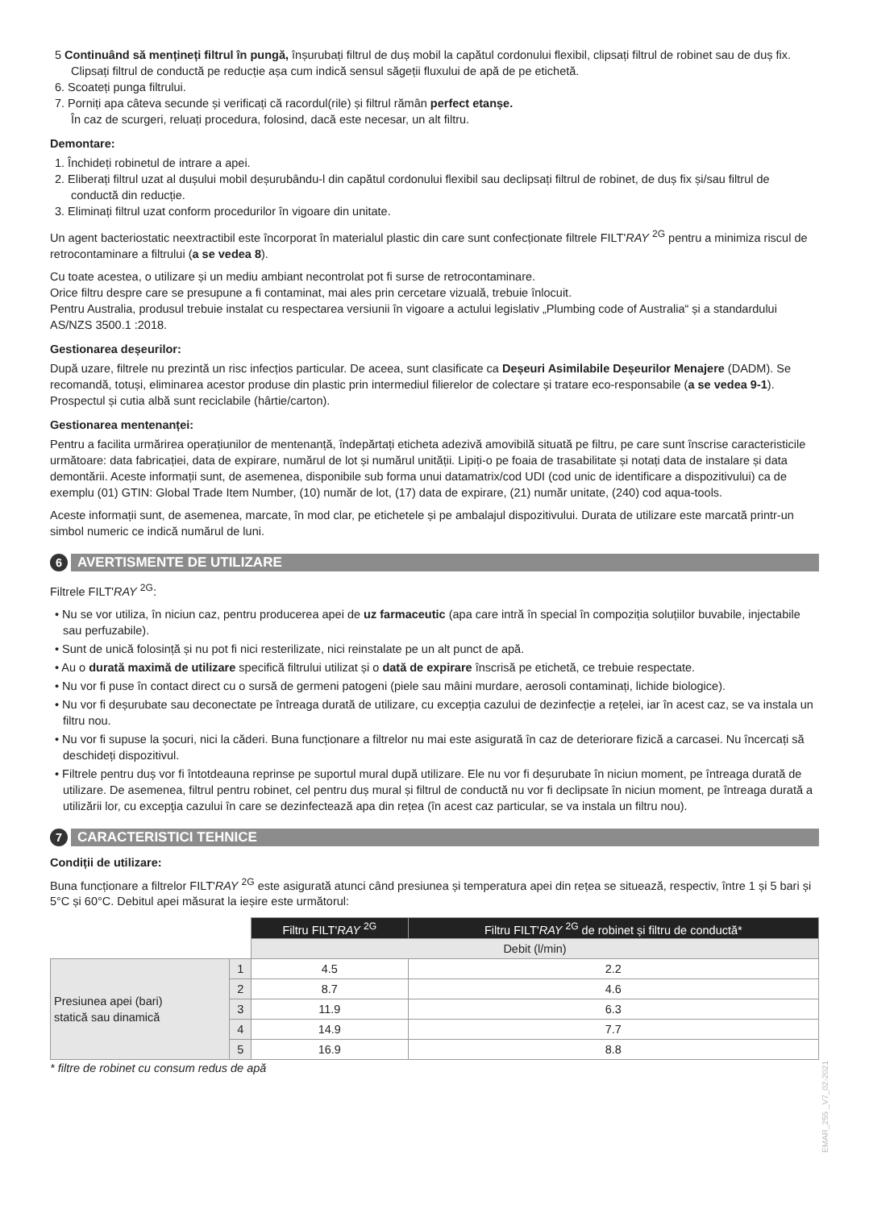5 Continuând să mențineți filtrul în pungă, înșurubați filtrul de duș mobil la capătul cordonului flexibil, clipsați filtrul de robinet sau de duș fix. Clipsați filtrul de conductă pe reducție așa cum indică sensul săgeții fluxului de apă de pe etichetă.
6. Scoateți punga filtrului.
7. Porniți apa câteva secunde și verificați că racordul(rile) și filtrul rămân perfect etanșe.
În caz de scurgeri, reluați procedura, folosind, dacă este necesar, un alt filtru.
Demontare:
1. Închideți robinetul de intrare a apei.
2. Eliberați filtrul uzat al dușului mobil deșurubându-l din capătul cordonului flexibil sau declipsați filtrul de robinet, de duș fix și/sau filtrul de conductă din reducție.
3. Eliminați filtrul uzat conform procedurilor în vigoare din unitate.
Un agent bacteriostatic neextractibil este încorporat în materialul plastic din care sunt confecționate filtrele FILT'RAY <sup>2G</sup> pentru a minimiza riscul de retrocontaminare a filtrului (a se vedea 8).
Cu toate acestea, o utilizare și un mediu ambiant necontrolat pot fi surse de retrocontaminare.
Orice filtru despre care se presupune a fi contaminat, mai ales prin cercetare vizuală, trebuie înlocuit.
Pentru Australia, produsul trebuie instalat cu respectarea versiunii în vigoare a actului legislativ „Plumbing code of Australia“ și a standardului AS/NZS 3500.1 :2018.
Gestionarea deșeurilor:
După uzare, filtrele nu prezintă un risc infecțios particular. De aceea, sunt clasificate ca Deșeuri Asimilabile Deșeurilor Menajere (DADM). Se recomandă, totuși, eliminarea acestor produse din plastic prin intermediul filierelor de colectare și tratare eco-responsabile (a se vedea 9-1). Prospectul și cutia albă sunt reciclabile (hârtie/carton).
Gestionarea mentenanței:
Pentru a facilita urmărirea operațiunilor de mentenanță, îndepărtați eticheta adezivă amovibilă situată pe filtru, pe care sunt înscrise caracteristicile următoare: data fabricației, data de expirare, numărul de lot și numărul unității. Lipiți-o pe foaia de trasabilitate și notați data de instalare și data demontării. Aceste informații sunt, de asemenea, disponibile sub forma unui datamatrix/cod UDI (cod unic de identificare a dispozitivului) ca de exemplu (01) GTIN: Global Trade Item Number, (10) număr de lot, (17) data de expirare, (21) număr unitate, (240) cod aqua-tools.
Aceste informații sunt, de asemenea, marcate, în mod clar, pe etichetele și pe ambalajul dispozitivului. Durata de utilizare este marcată printr-un simbol numeric ce indică numărul de luni.
6
AVERTISMENTE DE UTILIZARE
Filtrele FILT'RAY <sup>2G</sup>:
• Nu se vor utiliza, în niciun caz, pentru producerea apei de uz farmaceutic (apa care intră în special în compoziția soluțiilor buvabile, injectabile sau perfuzabile).
• Sunt de unică folosință și nu pot fi nici resterilizate, nici reinstalate pe un alt punct de apă.
• Au o durată maximă de utilizare specifică filtrului utilizat și o dată de expirare înscrisă pe etichetă, ce trebuie respectate.
• Nu vor fi puse în contact direct cu o sursă de germeni patogeni (piele sau mâini murdare, aerosoli contaminați, lichide biologice).
• Nu vor fi deșurubate sau deconectate pe întreaga durată de utilizare, cu excepția cazului de dezinfecție a rețelei, iar în acest caz, se va instala un filtru nou.
• Nu vor fi supuse la șocuri, nici la căderi. Buna funcționare a filtrelor nu mai este asigurată în caz de deteriorare fizică a carcasei. Nu încercați să deschideți dispozitivul.
• Filtrele pentru duș vor fi întotdeauna reprinse pe suportul mural după utilizare. Ele nu vor fi deșurubate în niciun moment, pe întreaga durată de utilizare. De asemenea, filtrul pentru robinet, cel pentru duș mural și filtrul de conductă nu vor fi declipsate în niciun moment, pe întreaga durată a utilizării lor, cu excepţia cazului în care se dezinfectează apa din rețea (în acest caz particular, se va instala un filtru nou).
7
CARACTERISTICI TEHNICE
Condiții de utilizare:
Buna funcționare a filtrelor FILT'RAY <sup>2G</sup> este asigurată atunci când presiunea și temperatura apei din rețea se situează, respectiv, între 1 și 5 bari și 5°C și 60°C. Debitul apei măsurat la ieșire este următorul:
| | | Filtru FILT' RAY <sup>2G</sup> | Filtru FILT' RAY <sup>2G</sup> de robinet și filtru de conductă* |
| | | Debit (l/min) | |
| Presiunea apei (bari) statică sau dinamică | 1 | 4.5 | 2.2 |
| | 2 | 8.7 | 4.6 |
| | 3 | 11.9 | 6.3 |
| | 4 | 14.9 | 7.7 |
| | 5 | 16.9 | 8.8 |
* filtre de robinet cu consum redus de apă
EMAR_255 _V7_02-2021